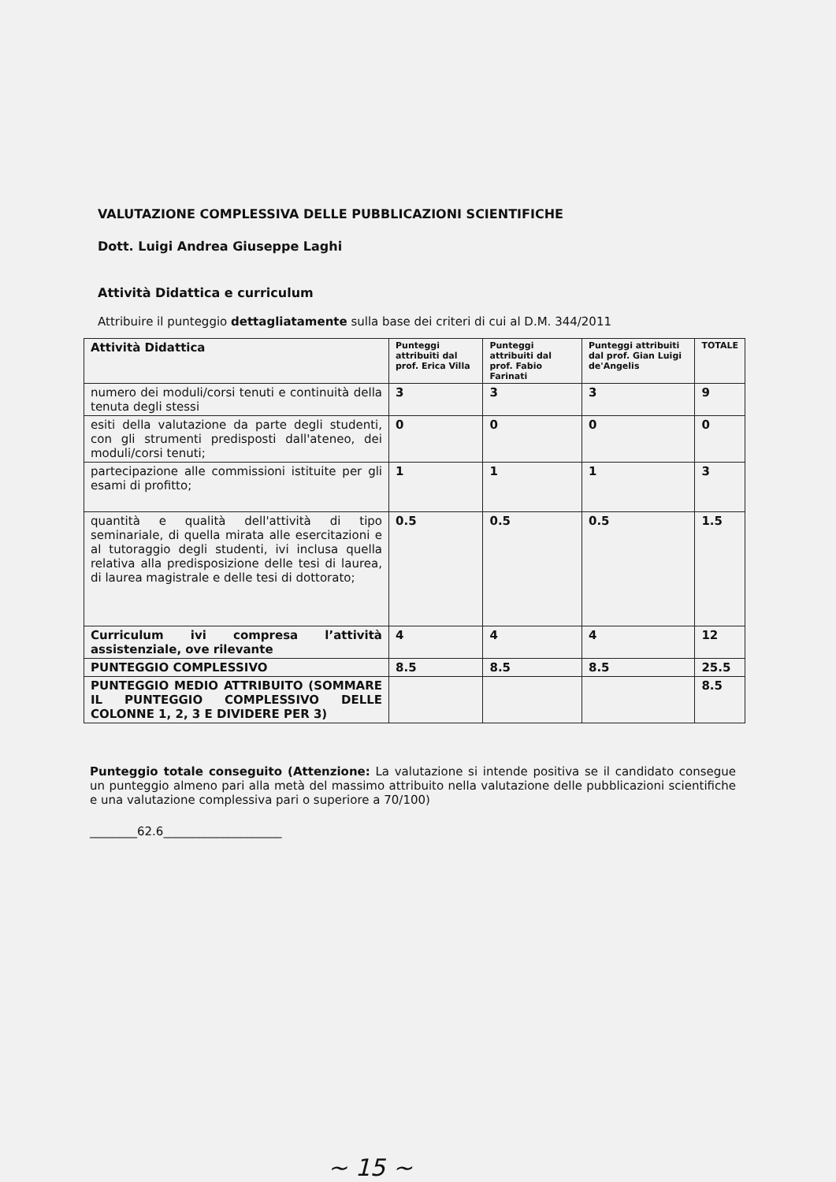VALUTAZIONE COMPLESSIVA DELLE PUBBLICAZIONI SCIENTIFICHE
Dott. Luigi Andrea Giuseppe Laghi
Attività Didattica e curriculum
Attribuire il punteggio dettagliatamente sulla base dei criteri di cui al D.M. 344/2011
| Attività Didattica | Punteggi attribuiti dal prof. Erica Villa | Punteggi attribuiti dal prof. Fabio Farinati | Punteggi attribuiti dal prof. Gian Luigi de'Angelis | TOTALE |
| --- | --- | --- | --- | --- |
| numero dei moduli/corsi tenuti e continuità della tenuta degli stessi | 3 | 3 | 3 | 9 |
| esiti della valutazione da parte degli studenti, con gli strumenti predisposti dall'ateneo, dei moduli/corsi tenuti; | 0 | 0 | 0 | 0 |
| partecipazione alle commissioni istituite per gli esami di profitto; | 1 | 1 | 1 | 3 |
| quantità e qualità dell'attività di tipo seminariale, di quella mirata alle esercitazioni e al tutoraggio degli studenti, ivi inclusa quella relativa alla predisposizione delle tesi di laurea, di laurea magistrale e delle tesi di dottorato; | 0.5 | 0.5 | 0.5 | 1.5 |
| Curriculum ivi compresa l’attività assistenziale, ove rilevante | 4 | 4 | 4 | 12 |
| PUNTEGGIO COMPLESSIVO | 8.5 | 8.5 | 8.5 | 25.5 |
| PUNTEGGIO MEDIO ATTRIBUITO (SOMMARE IL PUNTEGGIO COMPLESSIVO DELLE COLONNE 1, 2, 3 E DIVIDERE PER 3) | | | | 8.5 |
Punteggio totale conseguito (Attenzione: La valutazione si intende positiva se il candidato consegue un punteggio almeno pari alla metà del massimo attribuito nella valutazione delle pubblicazioni scientifiche e una valutazione complessiva pari o superiore a 70/100)
________62.6____________________
~ 15 ~